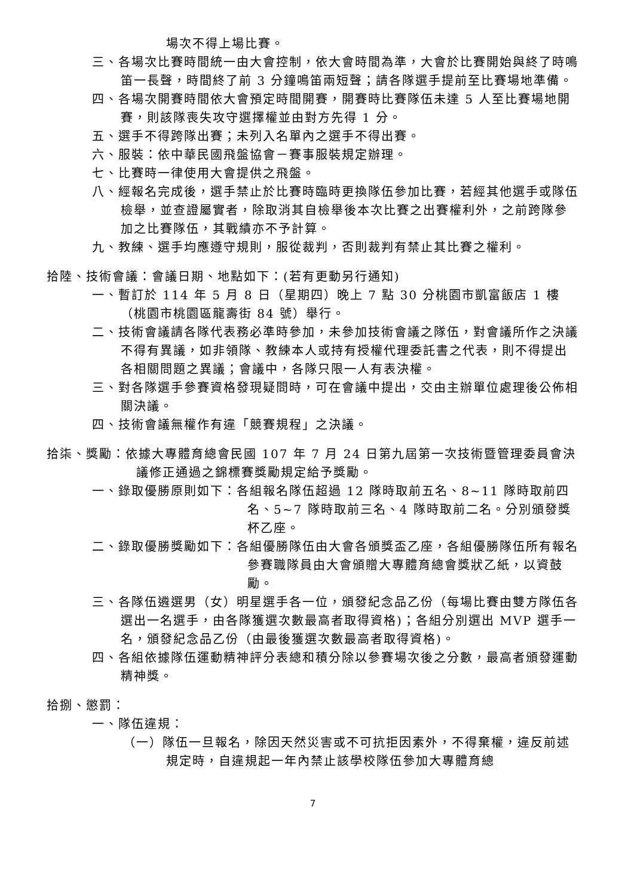場次不得上場比賽。
三、各場次比賽時間統一由大會控制，依大會時間為準，大會於比賽開始與終了時鳴笛一長聲，時間終了前 3 分鐘鳴笛兩短聲；請各隊選手提前至比賽場地準備。
四、各場次開賽時間依大會預定時間開賽，開賽時比賽隊伍未達 5 人至比賽場地開賽，則該隊喪失攻守選擇權並由對方先得 1 分。
五、選手不得跨隊出賽；未列入名單內之選手不得出賽。
六、服裝：依中華民國飛盤協會－賽事服裝規定辦理。
七、比賽時一律使用大會提供之飛盤。
八、經報名完成後，選手禁止於比賽時臨時更換隊伍參加比賽，若經其他選手或隊伍檢舉，並查證屬實者，除取消其自檢舉後本次比賽之出賽權利外，之前跨隊參加之比賽隊伍，其戰績亦不予計算。
九、教練、選手均應遵守規則，服從裁判，否則裁判有禁止其比賽之權利。
拾陸、技術會議：會議日期、地點如下：(若有更動另行通知)
一、暫訂於 114 年 5 月 8 日（星期四）晚上 7 點 30 分桃園市凱富飯店 1 樓（桃園市桃園區龍壽街 84 號）舉行。
二、技術會議請各隊代表務必準時參加，未參加技術會議之隊伍，對會議所作之決議不得有異議，如非領隊、教練本人或持有授權代理委託書之代表，則不得提出各相關問題之異議；會議中，各隊只限一人有表決權。
三、對各隊選手參賽資格發現疑問時，可在會議中提出，交由主辦單位處理後公佈相關決議。
四、技術會議無權作有違「競賽規程」之決議。
拾柒、獎勵：依據大專體育總會民國 107 年 7 月 24 日第九屆第一次技術暨管理委員會決議修正通過之錦標賽獎勵規定給予獎勵。
一、錄取優勝原則如下：各組報名隊伍超過 12 隊時取前五名、8~11 隊時取前四名、5~7 隊時取前三名、4 隊時取前二名。分別頒發獎杯乙座。
二、錄取優勝獎勵如下：各組優勝隊伍由大會各頒獎盃乙座，各組優勝隊伍所有報名參賽職隊員由大會頒贈大專體育總會獎狀乙紙，以資鼓勵。
三、各隊伍遴選男（女）明星選手各一位，頒發紀念品乙份（每場比賽由雙方隊伍各選出一名選手，由各隊獲選次數最高者取得資格)；各組分別選出 MVP 選手一名，頒發紀念品乙份（由最後獲選次數最高者取得資格)。
四、各組依據隊伍運動精神評分表總和積分除以參賽場次後之分數，最高者頒發運動精神獎。
拾捌、懲罰：
一、隊伍違規：
（一）隊伍一旦報名，除因天然災害或不可抗拒因素外，不得棄權，違反前述規定時，自違規起一年內禁止該學校隊伍參加大專體育總
7